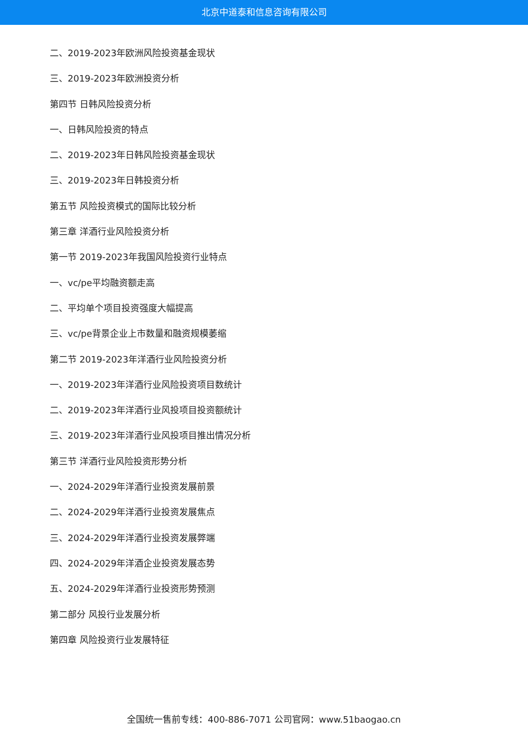北京中道泰和信息咨询有限公司
二、2019-2023年欧洲风险投资基金现状
三、2019-2023年欧洲投资分析
第四节 日韩风险投资分析
一、日韩风险投资的特点
二、2019-2023年日韩风险投资基金现状
三、2019-2023年日韩投资分析
第五节 风险投资模式的国际比较分析
第三章 洋酒行业风险投资分析
第一节 2019-2023年我国风险投资行业特点
一、vc/pe平均融资额走高
二、平均单个项目投资强度大幅提高
三、vc/pe背景企业上市数量和融资规模萎缩
第二节 2019-2023年洋酒行业风险投资分析
一、2019-2023年洋酒行业风险投资项目数统计
二、2019-2023年洋酒行业风投项目投资额统计
三、2019-2023年洋酒行业风投项目推出情况分析
第三节 洋酒行业风险投资形势分析
一、2024-2029年洋酒行业投资发展前景
二、2024-2029年洋酒行业投资发展焦点
三、2024-2029年洋酒行业投资发展弊端
四、2024-2029年洋酒企业投资发展态势
五、2024-2029年洋酒行业投资形势预测
第二部分 风投行业发展分析
第四章 风险投资行业发展特征
全国统一售前专线：400-886-7071 公司官网：www.51baogao.cn